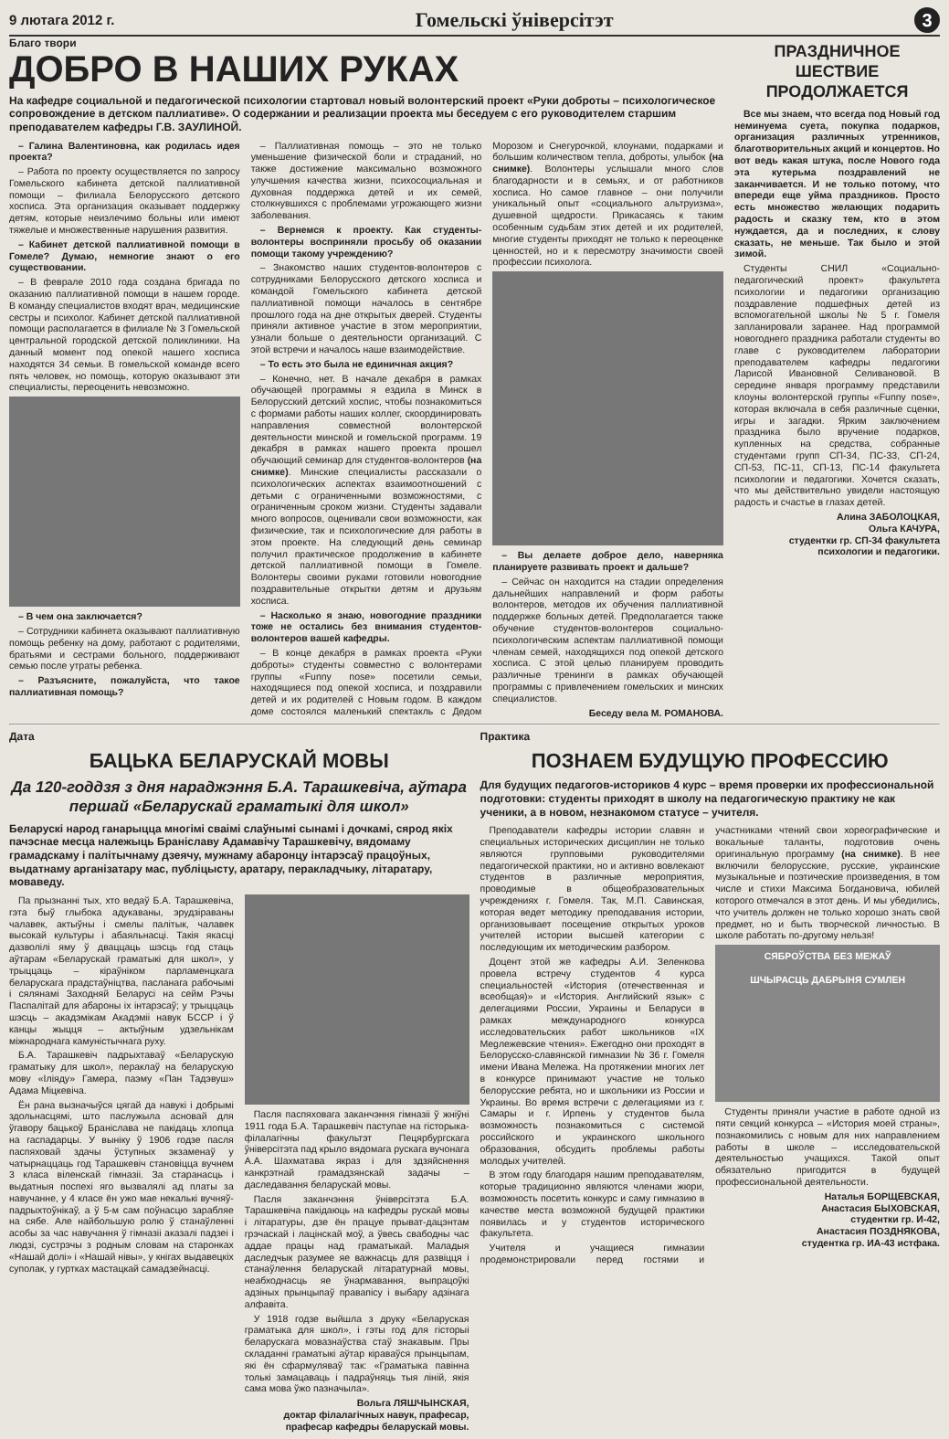9 лютага 2012 г. Гомельскі ўніверсітэт 3
Благо твори
ДОБРО В НАШИХ РУКАХ
На кафедре социальной и педагогической психологии стартовал новый волонтерский проект «Руки доброты – психологическое сопровождение в детском паллиативе». О содержании и реализации проекта мы беседуем с его руководителем старшим преподавателем кафедры Г.В. ЗАУЛИНОЙ.
– Галина Валентиновна, как родилась идея проекта?
– Работа по проекту осуществляется по запросу Гомельского кабинета детской паллиативной помощи – филиала Белорусского детского хосписа. Эта организация оказывает поддержку детям, которые неизлечимо больны или имеют тяжелые и множественные нарушения развития.
– Кабинет детской паллиативной помощи в Гомеле? Думаю, немногие знают о его существовании.
– В феврале 2010 года создана бригада по оказанию паллиативной помощи в нашем городе. В команду специалистов входят врач, медицинские сестры и психолог. Кабинет детской паллиативной помощи располагается в филиале № 3 Гомельской центральной городской детской поликлиники. На данный момент под опекой нашего хосписа находятся 34 семьи. В гомельской команде всего пять человек, но помощь, которую оказывают эти специалисты, переоценить невозможно.
– В чем она заключается?
– Сотрудники кабинета оказывают паллиативную помощь ребенку на дому, работают с родителями, братьями и сестрами больного, поддерживают семью после утраты ребенка.
– Разъясните, пожалуйста, что такое паллиативная помощь?
– Паллиативная помощь – это не только уменьшение физической боли и страданий, но также достижение максимально возможного улучшения качества жизни, психосоциальная и духовная поддержка детей и их семей, столкнувшихся с проблемами угрожающего жизни заболевания.
– Вернемся к проекту. Как студенты-волонтеры восприняли просьбу об оказании помощи такому учреждению?
– Знакомство наших студентов-волонтеров с сотрудниками Белорусского детского хосписа и командой Гомельского кабинета детской паллиативной помощи началось в сентябре прошлого года на дне открытых дверей. Студенты приняли активное участие в этом мероприятии, узнали больше о деятельности организаций. С этой встречи и началось наше взаимодействие.
– То есть это была не единичная акция?
– Конечно, нет. В начале декабря в рамках обучающей программы я ездила в Минск в Белорусский детский хоспис, чтобы познакомиться с формами работы наших коллег, скоординировать направления совместной волонтерской деятельности минской и гомельской программ. 19 декабря в рамках нашего проекта прошел обучающий семинар для студентов-волонтеров (на снимке). Минские специалисты рассказали о психологических аспектах взаимоотношений с детьми с ограниченными возможностями, с ограниченным сроком жизни. Студенты задавали много вопросов, оценивали свои возможности, как физические, так и психологические для работы в этом проекте. На следующий день семинар получил практическое продолжение в кабинете детской паллиативной помощи в Гомеле. Волонтеры своими руками готовили новогодние поздравительные открытки детям и друзьям хосписа.
– Насколько я знаю, новогодние праздники тоже не остались без внимания студентов-волонтеров вашей кафедры.
– В конце декабря в рамках проекта «Руки доброты» студенты совместно с волонтерами группы «Funny nose» посетили семьи, находящиеся под опекой хосписа, и поздравили детей и их родителей с Новым годом. В каждом доме состоялся маленький спектакль с Дедом Морозом и Снегурочкой, клоунами, подарками и большим количеством тепла, доброты, улыбок (на снимке). Волонтеры услышали много слов благодарности и в семьях, и от работников хосписа. Но самое главное – они получили уникальный опыт «социального альтруизма», душевной щедрости. Прикасаясь к таким особенным судьбам этих детей и их родителей, многие студенты приходят не только к переоценке ценностей, но и к пересмотру значимости своей профессии психолога.
– Вы делаете доброе дело, наверняка планируете развивать проект и дальше?
– Сейчас он находится на стадии определения дальнейших направлений и форм работы волонтеров, методов их обучения паллиативной поддержке больных детей. Предполагается также обучение студентов-волонтеров социально-психологическим аспектам паллиативной помощи членам семей, находящихся под опекой детского хосписа. С этой целью планируем проводить различные тренинги в рамках обучающей программы с привлечением гомельских и минских специалистов.
Беседу вела М. РОМАНОВА.
ПРАЗДНИЧНОЕ ШЕСТВИЕ ПРОДОЛЖАЕТСЯ
Все мы знаем, что всегда под Новый год неминуема суета, покупка подарков, организация различных утренников, благотворительных акций и концертов. Но вот ведь какая штука, после Нового года эта кутерьма поздравлений не заканчивается. И не только потому, что впереди еще уйма праздников. Просто есть множество желающих подарить радость и сказку тем, кто в этом нуждается, да и последних, к слову сказать, не меньше. Так было и этой зимой.
Студенты СНИЛ «Социально-педагогический проект» факультета психологии и педагогики организацию поздравление подшефных детей из вспомогательной школы № 5 г. Гомеля запланировали заранее. Над программой новогоднего праздника работали студенты во главе с руководителем лаборатории преподавателем кафедры педагогики Ларисой Ивановной Селивановой. В середине января программу представили клоуны волонтерской группы «Funny nose», которая включала в себя различные сценки, игры и загадки. Ярким заключением праздника было вручение подарков, купленных на средства, собранные студентами групп СП-34, ПС-33, СП-24, СП-53, ПС-11, СП-13, ПС-14 факультета психологии и педагогики. Хочется сказать, что мы действительно увидели настоящую радость и счастье в глазах детей.
Алина ЗАБОЛОЦКАЯ,
Ольга КАЧУРА,
студентки гр. СП-34 факультета психологии и педагогики.
Дата
БАЦЬКА БЕЛАРУСКАЙ МОВЫ
Да 120-годдзя з дня нараджэння Б.А. Тарашкевіча, аўтара першай «Беларускай граматыкі для школ»
Беларускі народ ганарыцца многімі сваімі слаўнымі сынамі і дочкамі, сярод якіх пачэснае месца належыць Браніславу Адамавічу Тарашкевічу, вядомаму грамадскаму і палітычнаму дзеячу, мужнаму абаронцу інтарэсаў працоўных, выдатнаму арганізатару мас, публіцысту, аратару, перакладчыку, літаратару, моваведу.
Па прызнанні тых, хто ведаў Б.А. Тарашкевіча, гэта быў глыбока адукаваны, эрудзіраваны чалавек, актыўны і смелы палітык, чалавек высокай культуры і абаяльнасці. Такія якасці дазволілі яму ў дваццаць шэсць год стаць аўтарам «Беларускай граматыкі для школ», у трыццаць – кіраўніком парламенцкага беларускага прадстаўніцтва, пасланага рабочымі і сялянамі Заходняй Беларусі на сейм Рэчы Паспалітай для абароны іх інтарэсаў; у трыццаць шэсць – акадэмікам Акадэміі навук БССР і ў канцы жыцця – актыўным удзельнікам міжнароднага камуністычнага руху.
Б.А. Тарашкевіч падрыхтаваў «Беларускую граматыку для школ», пераклаў на беларускую мову «Іліяду» Гамера, паэму «Пан Тадэвуш» Адама Міцкевіча.
Ён рана вызначыўся цягай да навукі і добрымі здольнасцямі, што паслужыла асновай для ўгавору бацькоў Браніслава не пакідаць хлопца на гаспадарцы. У выніку ў 1906 годзе пасля паспяховай здачы ўступных экзаменаў у чатырнаццаць год Тарашкевіч становіцца вучнем 3 класа віленскай гімназіі. За старанасць і выдатныя поспехі яго вызвалялі ад платы за навучанне, у 4 класе ён ужо мае некалькі вучняў-падрыхтоўнікаў, а ў 5-м сам поўнасцю зарабляе на сябе. Але найбольшую ролю ў станаўленні асобы за час навучання ў гімназіі аказалі падзеі і людзі, сустрэчы з родным словам на старонках «Нашай долі» і «Нашай нівы», у кнігах выдавецкіх суполак, у гуртках мастацкай самадзейнасці.
Пасля паспяховага заканчэння гімназіі ў жніўні 1911 года Б.А. Тарашкевіч паступае на гісторыка-філалагічны факультэт Пецярбургскага ўніверсітэта пад крыло вядомага рускага вучонага А.А. Шахматава якраз і для здзяйснення канкрэтнай грамадзянскай задачы – даследавання беларускай мовы.
Пасля заканчэння ўніверсітэта Б.А. Тарашкевіча пакідаюць на кафедры рускай мовы і літаратуры, дзе ён працуе прыват-дацэнтам грэчаскай і лацінскай моў, а ўвесь свабодны час аддае працы над граматыкай. Маладыя даследчык разумее яе важнасць для развіцця і станаўлення беларускай літаратурнай мовы, неабходнасць яе ўнармавання, выпрацоўкі адзіных прынцыпаў правапісу і выбару адзінага алфавіта.
У 1918 годзе выйшла з друку «Беларуская граматыка для школ», і гэты год для гісторыі беларускага мовазнаўства стаў знакавым. Пры складанні граматыкі аўтар кіраваўся прынцыпам, які ён сфармуляваў так: «Граматыка павінна толькі замацаваць і падраўняць тыя ліній, якія сама мова ўжо пазначыла».
Вольга ЛЯШЧЫНСКАЯ,
доктар філалагічных навук, прафесар, прафесар кафедры беларускай мовы.
Практика
ПОЗНАЕМ БУДУЩУЮ ПРОФЕССИЮ
Для будущих педагогов-историков 4 курс – время проверки их профессиональной подготовки: студенты приходят в школу на педагогическую практику не как ученики, а в новом, незнакомом статусе – учителя.
Преподаватели кафедры истории славян и специальных исторических дисциплин не только являются групповыми руководителями педагогической практики, но и активно вовлекают студентов в различные мероприятия, проводимые в общеобразовательных учреждениях г. Гомеля. Так, М.П. Савинская, которая ведет методику преподавания истории, организовывает посещение открытых уроков учителей истории высшей категории с последующим их методическим разбором.
Доцент этой же кафедры А.И. Зеленкова провела встречу студентов 4 курса специальностей «История (отечественная и всеобщая)» и «История. Английский язык» с делегациями России, Украины и Беларуси в рамках международного конкурса исследовательских работ школьников «IX Megлежевские чтения». Ежегодно они проходят в Белорусско-славянской гимназии № 36 г. Гомеля имени Ивана Мележа. На протяжении многих лет в конкурсе принимают участие не только белорусские ребята, но и школьники из России и Украины. Во время встречи с делегациями из г. Самары и г. Ирпень у студентов была возможность познакомиться с системой российского и украинского школьного образования, обсудить проблемы работы молодых учителей.
В этом году благодаря нашим преподавателям, которые традиционно являются членами жюри, возможность посетить конкурс и саму гимназию в качестве места возможной будущей практики появилась и у студентов исторического факультета.
Учителя и учащиеся гимназии продемонстрировали перед гостями и участниками чтений свои хореографические и вокальные таланты, подготовив очень оригинальную программу (на снимке). В нее включили белорусские, русские, украинские музыкальные и поэтические произведения, в том числе и стихи Максима Богдановича, юбилей которого отмечался в этот день. И мы убедились, что учитель должен не только хорошо знать свой предмет, но и быть творческой личностью. В школе работать по-другому нельзя!
СЯБРОЎСТВА БЕЗ МЕЖАЎ
ШЧЫРАСЦЬ ДАБРЫНЯ СУМЛЕН
Студенты приняли участие в работе одной из пяти секций конкурса – «История моей страны», познакомились с новым для них направлением работы в школе – исследовательской деятельностью учащихся. Такой опыт обязательно пригодится в будущей профессиональной деятельности.
Наталья БОРЩЕВСКАЯ,
Анастасия БЫХОВСКАЯ,
студентки гр. И-42,
Анастасия ПОЗДНЯКОВА,
студентка гр. ИА-43 истфака.